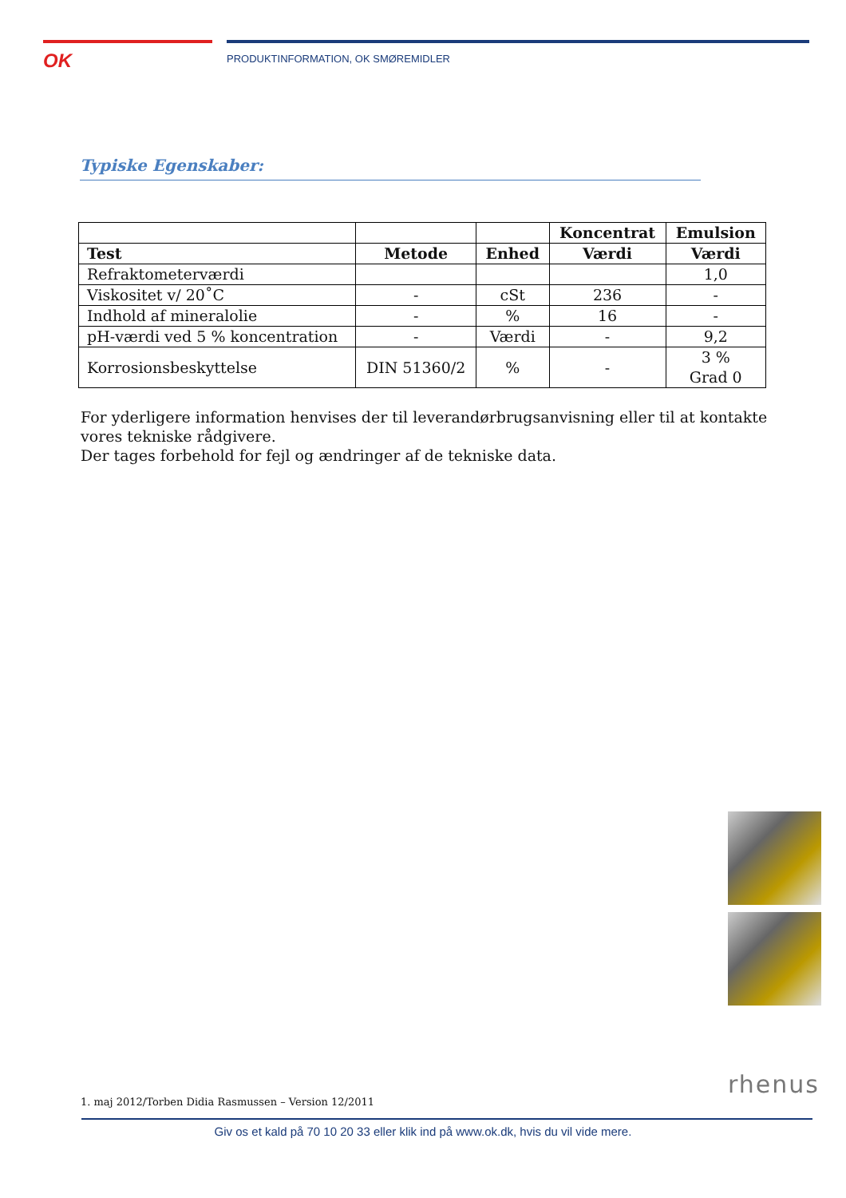OK
PRODUKTINFORMATION, OK SMØREMIDLER
Typiske Egenskaber:
| | | | Koncentrat | Emulsion |
| --- | --- | --- | --- | --- |
| Test | Metode | Enhed | Værdi | Værdi |
| Refraktometerværdi | | | | 1,0 |
| Viskositet v/ 20˚C | - | cSt | 236 | - |
| Indhold af mineralolie | - | % | 16 | - |
| pH-værdi ved 5 % koncentration | - | Værdi | - | 9,2 |
| Korrosionsbeskyttelse | DIN 51360/2 | % | - | 3 % Grad 0 |
For yderligere information henvises der til leverandørbrugsanvisning eller til at kontakte vores tekniske rådgivere.
Der tages forbehold for fejl og ændringer af de tekniske data.
rhenus
1. maj 2012/Torben Didia Rasmussen – Version 12/2011
Giv os et kald på 70 10 20 33 eller klik ind på www.ok.dk, hvis du vil vide mere.